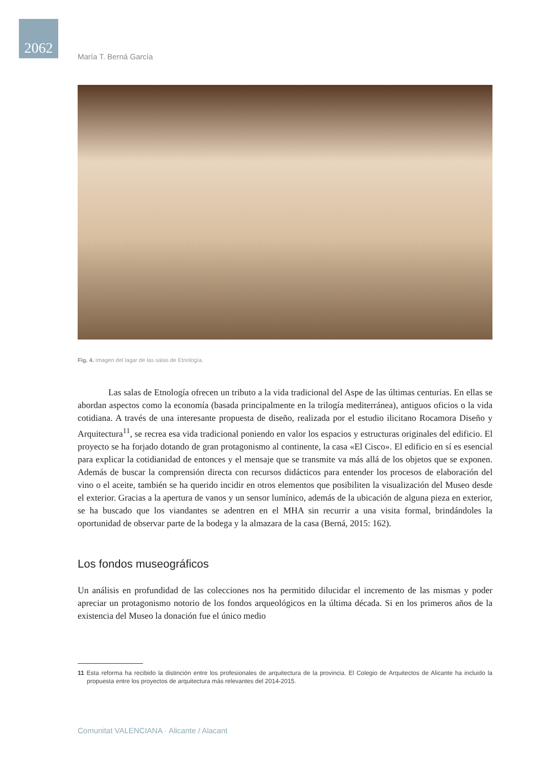2062
María T. Berná García
Fig. 4. Imagen del lagar de las salas de Etnología.
Las salas de Etnología ofrecen un tributo a la vida tradicional del Aspe de las últimas centurias. En ellas se abordan aspectos como la economía (basada principalmente en la trilogía mediterránea), antiguos oficios o la vida cotidiana. A través de una interesante propuesta de diseño, realizada por el estudio ilicitano Rocamora Diseño y Arquitectura<sup>11</sup>, se recrea esa vida tradicional poniendo en valor los espacios y estructuras originales del edificio. El proyecto se ha forjado dotando de gran protagonismo al continente, la casa «El Cisco». El edificio en sí es esencial para explicar la cotidianidad de entonces y el mensaje que se transmite va más allá de los objetos que se exponen. Además de buscar la comprensión directa con recursos didácticos para entender los procesos de elaboración del vino o el aceite, también se ha querido incidir en otros elementos que posibiliten la visualización del Museo desde el exterior. Gracias a la apertura de vanos y un sensor lumínico, además de la ubicación de alguna pieza en exterior, se ha buscado que los viandantes se adentren en el MHA sin recurrir a una visita formal, brindándoles la oportunidad de observar parte de la bodega y la almazara de la casa (Berná, 2015: 162).
Los fondos museográficos
Un análisis en profundidad de las colecciones nos ha permitido dilucidar el incremento de las mismas y poder apreciar un protagonismo notorio de los fondos arqueológicos en la última década. Si en los primeros años de la existencia del Museo la donación fue el único medio
11 Esta reforma ha recibido la distinción entre los profesionales de arquitectura de la provincia. El Colegio de Arquitectos de Alicante ha incluido la propuesta entre los proyectos de arquitectura más relevantes del 2014-2015.
Comunitat VALENCIANA · Alicante / Alacant